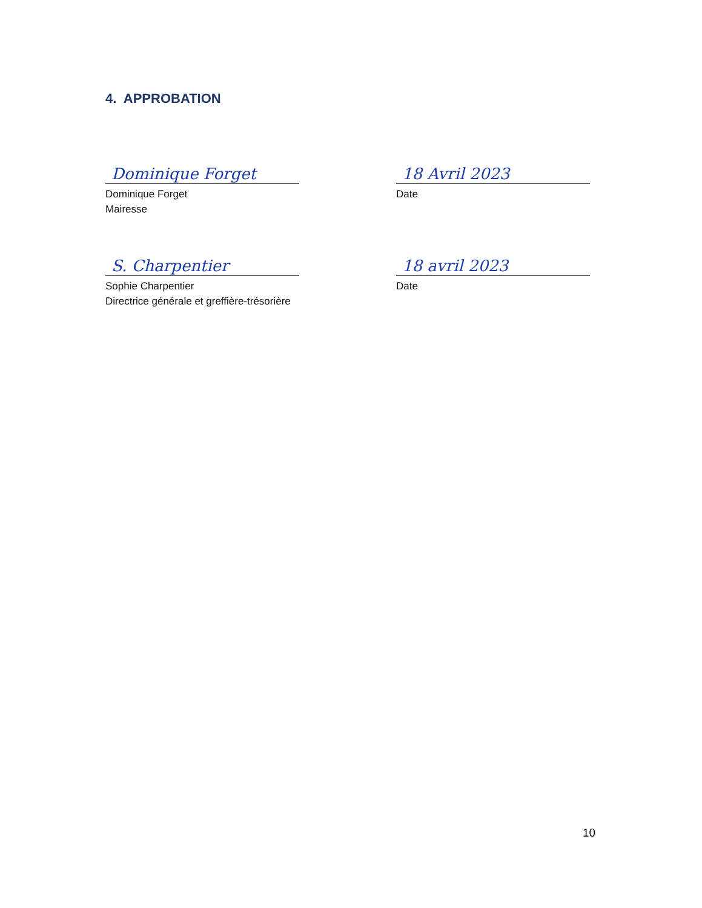4. APPROBATION
Dominique Forget
Dominique Forget
Mairesse
18 Avril 2023
Date
S. Charpentier
Sophie Charpentier
Directrice générale et greffière-trésorière
18 avril 2023
Date
10